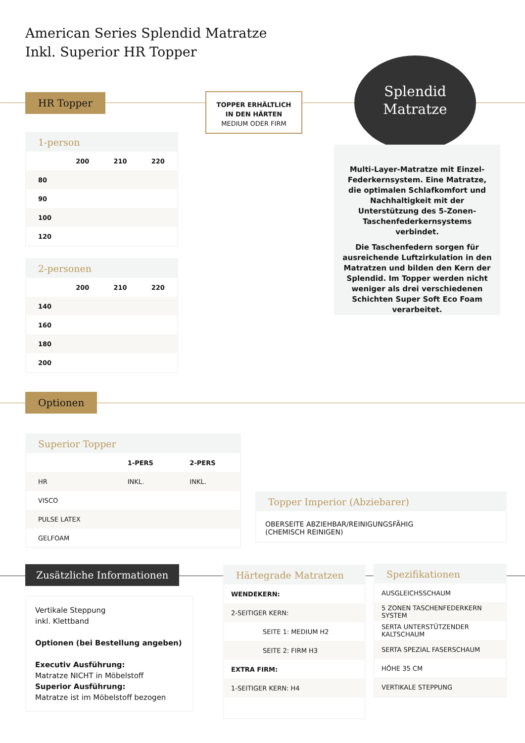American Series Splendid Matratze
Inkl. Superior HR Topper
HR Topper
TOPPER ERHÄLTLICH
IN DEN HÄRTEN
MEDIUM ODER FIRM
Splendid
Matratze
1-person
| | 200 | 210 | 220 |
| 80 | | | |
| 90 | | | |
| 100 | | | |
| 120 | | | |
2-personen
| | 200 | 210 | 220 |
| 140 | | | |
| 160 | | | |
| 180 | | | |
| 200 | | | |
Multi-Layer-Matratze mit Einzel-Federkernsystem. Eine Matratze, die optimalen Schlafkomfort und Nachhaltigkeit mit der Unterstützung des 5-Zonen-Taschenfederkernsystems verbindet.
Die Taschenfedern sorgen für ausreichende Luftzirkulation in den Matratzen und bilden den Kern der Splendid. Im Topper werden nicht weniger als drei verschiedenen Schichten Super Soft Eco Foam verarbeitet.
Optionen
Superior Topper
| | 1-PERS | 2-PERS |
| HR | INKL. | INKL. |
| VISCO | | |
| PULSE LATEX | | |
| GELFOAM | | |
Topper Imperior (Abziebarer)
OBERSEITE ABZIEHBAR/REINIGUNGSFÄHIG
(CHEMISCH REINIGEN)
Zusätzliche Informationen
Vertikale Steppung
inkl. Klettband
Optionen (bei Bestellung angeben)
Executiv Ausführung:
Matratze NICHT in Möbelstoff
Superior Ausführung:
Matratze ist im Möbelstoff bezogen
Härtegrade Matratzen
| WENDEKERN: |
| 2-SEITIGER KERN: |
| SEITE 1: MEDIUM H2 |
| SEITE 2: FIRM H3 |
| EXTRA FIRM: |
| 1-SEITIGER KERN: H4 |
Spezifikationen
| AUSGLEICHSSCHAUM |
| 5 ZONEN TASCHENFEDERKERN SYSTEM |
| SERTA UNTERSTÜTZENDER KALTSCHAUM |
| SERTA SPEZIAL FASERSCHAUM |
| HÖHE 35 CM |
| VERTIKALE STEPPUNG |